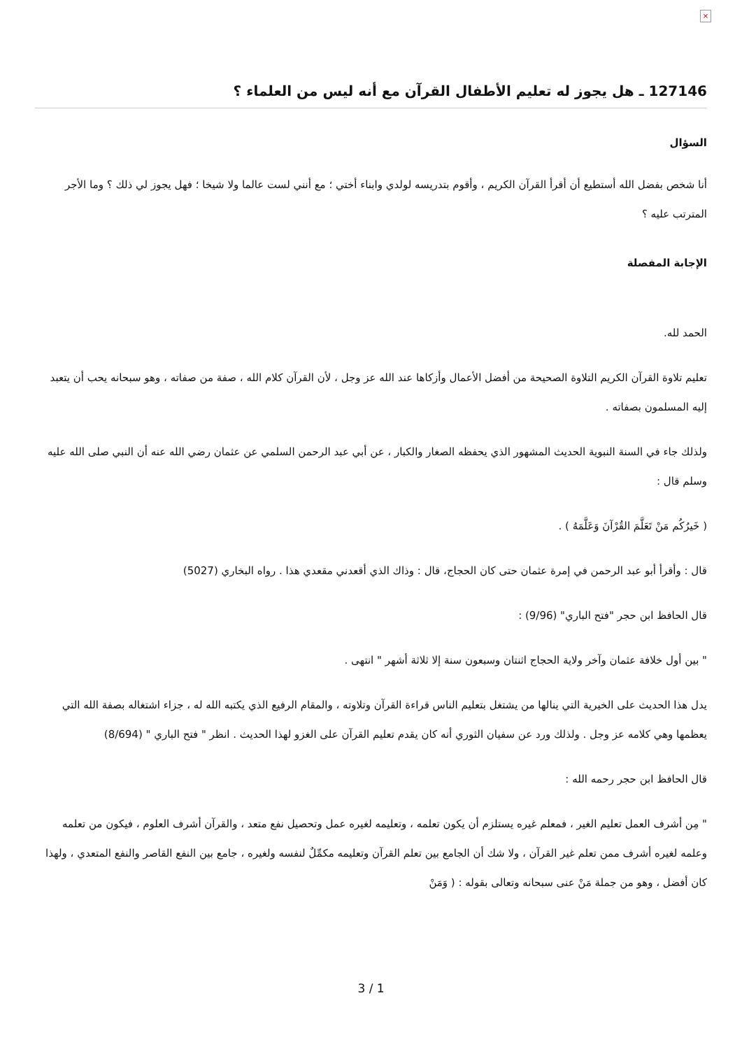×
127146 ـ هل يجوز له تعليم الأطفال القرآن مع أنه ليس من العلماء ؟
السؤال
أنا شخص بفضل الله أستطيع أن أقرأ القرآن الكريم ، وأقوم بتدريسه لولدي وابناء أختي ؛ مع أنني لست عالما ولا شيخا ؛ فهل يجوز لي ذلك ؟ وما الأجر المترتب عليه ؟
الإجابة المفصلة
الحمد لله.
تعليم تلاوة القرآن الكريم التلاوة الصحيحة من أفضل الأعمال وأزكاها عند الله عز وجل ، لأن القرآن كلام الله ، صفة من صفاته ، وهو سبحانه يحب أن يتعبد إليه المسلمون بصفاته .
ولذلك جاء في السنة النبوية الحديث المشهور الذي يحفظه الصغار والكبار ، عن أبي عبد الرحمن السلمي عن عثمان رضي الله عنه أن النبي صلى الله عليه وسلم قال :
( خَيرُكُم مَنْ تَعَلَّمَ القُرْآنَ وَعَلَّمَهُ ) .
قال : وأقرأ أبو عبد الرحمن في إمرة عثمان حتى كان الحجاج، قال : وذاك الذي أقعدني مقعدي هذا . رواه البخاري (5027)
قال الحافظ ابن حجر "فتح الباري" (9/96) :
" بين أول خلافة عثمان وآخر ولاية الحجاج اثنتان وسبعون سنة إلا ثلاثة أشهر " انتهى .
يدل هذا الحديث على الخيرية التي ينالها من يشتغل بتعليم الناس قراءة القرآن وتلاوته ، والمقام الرفيع الذي يكتبه الله له ، جزاء اشتغاله بصفة الله التي يعظمها وهي كلامه عز وجل . ولذلك ورد عن سفيان الثوري أنه كان يقدم تعليم القرآن على الغزو لهذا الحديث . انظر " فتح الباري " (8/694)
قال الحافظ ابن حجر رحمه الله :
" مِن أشرف العمل تعليم الغير ، فمعلم غيره يستلزم أن يكون تعلمه ، وتعليمه لغيره عمل وتحصيل نفع متعد ، والقرآن أشرف العلوم ، فيكون من تعلمه وعلمه لغيره أشرف ممن تعلم غير القرآن ، ولا شك أن الجامع بين تعلم القرآن وتعليمه مكمِّلٌ لنفسه ولغيره ، جامع بين النفع القاصر والنفع المتعدي ، ولهذا كان أفضل ، وهو من جملة مَنْ عنى سبحانه وتعالى بقوله : ( وَمَنْ
3 / 1